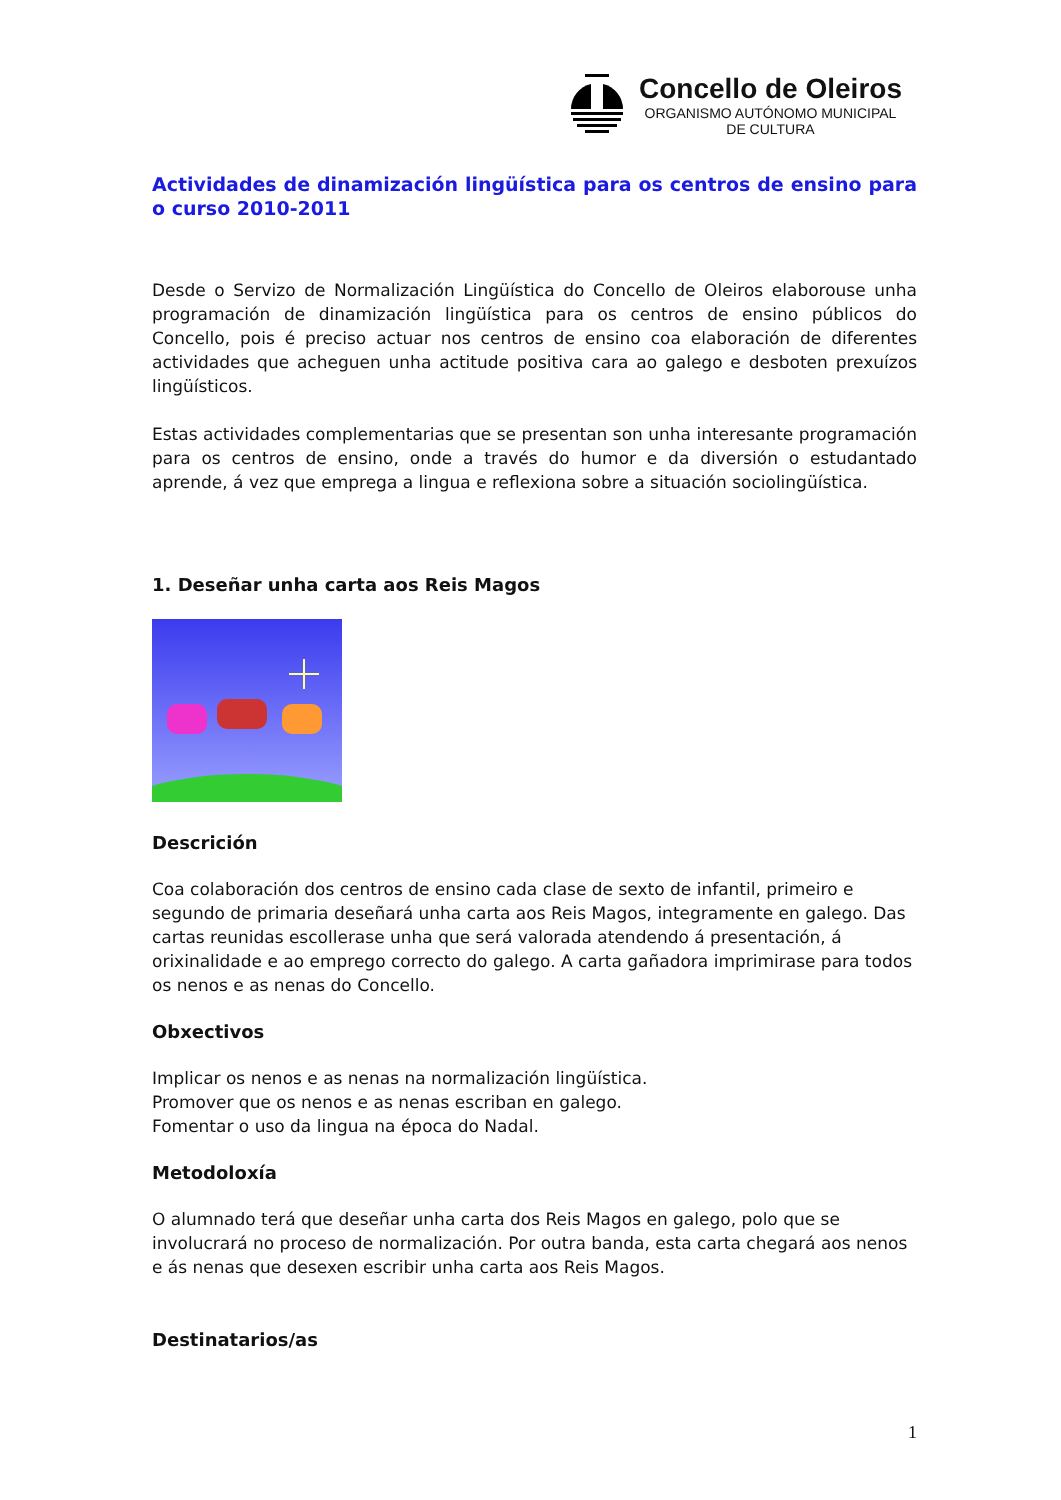Concello de Oleiros
ORGANISMO AUTÓNOMO MUNICIPAL
DE CULTURA
Actividades de dinamización lingüística para os centros de ensino para o curso 2010-2011
Desde o Servizo de Normalización Lingüística do Concello de Oleiros elaborouse unha programación de dinamización lingüística para os centros de ensino públicos do Concello, pois é preciso actuar nos centros de ensino coa elaboración de diferentes actividades que acheguen unha actitude positiva cara ao galego e desboten prexuízos lingüísticos.
Estas actividades complementarias que se presentan son unha interesante programación para os centros de ensino, onde a través do humor e da diversión o estudantado aprende, á vez que emprega a lingua e reflexiona sobre a situación sociolingüística.
1. Deseñar unha carta aos Reis Magos
Descrición
Coa colaboración dos centros de ensino cada clase de sexto de infantil, primeiro e segundo de primaria deseñará unha carta aos Reis Magos, integramente en galego. Das cartas reunidas escollerase unha que será valorada atendendo á presentación, á orixinalidade e ao emprego correcto do galego. A carta gañadora imprimirase para todos os nenos e as nenas do Concello.
Obxectivos
Implicar os nenos e as nenas na normalización lingüística.
Promover que os nenos e as nenas escriban en galego.
Fomentar o uso da lingua na época do Nadal.
Metodoloxía
O alumnado terá que deseñar unha carta dos Reis Magos en galego, polo que se involucrará no proceso de normalización. Por outra banda, esta carta chegará aos nenos e ás nenas que desexen escribir unha carta aos Reis Magos.
Destinatarios/as
1